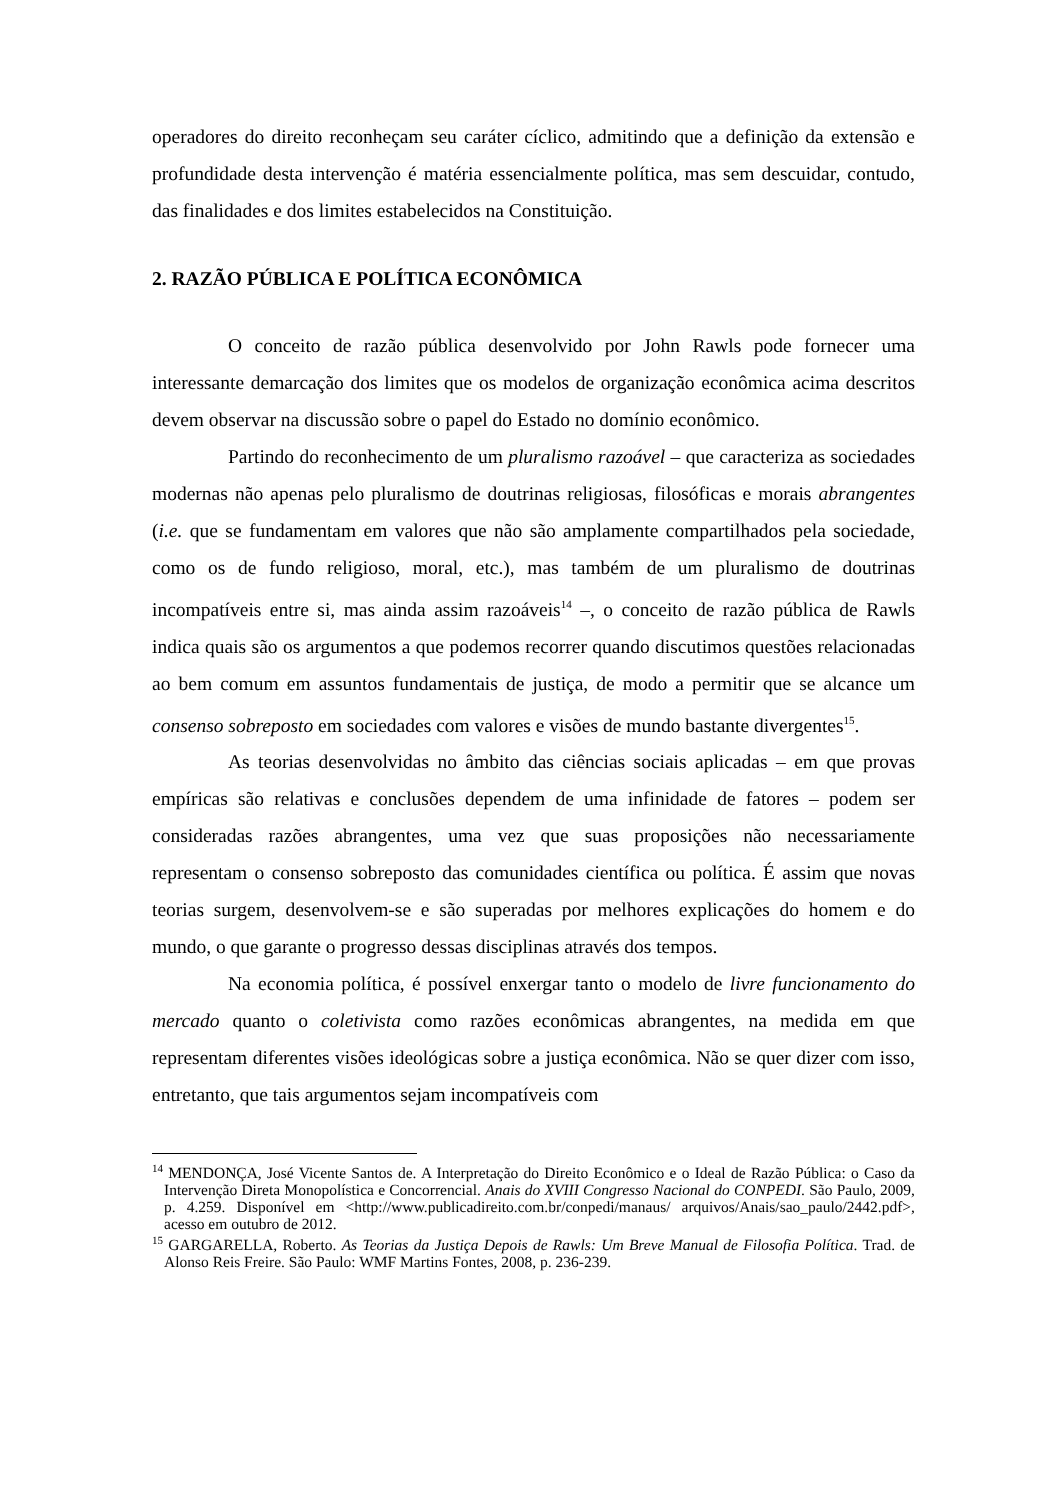operadores do direito reconheçam seu caráter cíclico, admitindo que a definição da extensão e profundidade desta intervenção é matéria essencialmente política, mas sem descuidar, contudo, das finalidades e dos limites estabelecidos na Constituição.
2. RAZÃO PÚBLICA E POLÍTICA ECONÔMICA
O conceito de razão pública desenvolvido por John Rawls pode fornecer uma interessante demarcação dos limites que os modelos de organização econômica acima descritos devem observar na discussão sobre o papel do Estado no domínio econômico.
Partindo do reconhecimento de um pluralismo razoável – que caracteriza as sociedades modernas não apenas pelo pluralismo de doutrinas religiosas, filosóficas e morais abrangentes (i.e. que se fundamentam em valores que não são amplamente compartilhados pela sociedade, como os de fundo religioso, moral, etc.), mas também de um pluralismo de doutrinas incompatíveis entre si, mas ainda assim razoáveis<sup>14</sup> –, o conceito de razão pública de Rawls indica quais são os argumentos a que podemos recorrer quando discutimos questões relacionadas ao bem comum em assuntos fundamentais de justiça, de modo a permitir que se alcance um consenso sobreposto em sociedades com valores e visões de mundo bastante divergentes<sup>15</sup>.
As teorias desenvolvidas no âmbito das ciências sociais aplicadas – em que provas empíricas são relativas e conclusões dependem de uma infinidade de fatores – podem ser consideradas razões abrangentes, uma vez que suas proposições não necessariamente representam o consenso sobreposto das comunidades científica ou política. É assim que novas teorias surgem, desenvolvem-se e são superadas por melhores explicações do homem e do mundo, o que garante o progresso dessas disciplinas através dos tempos.
Na economia política, é possível enxergar tanto o modelo de livre funcionamento do mercado quanto o coletivista como razões econômicas abrangentes, na medida em que representam diferentes visões ideológicas sobre a justiça econômica. Não se quer dizer com isso, entretanto, que tais argumentos sejam incompatíveis com
<sup>14</sup> MENDONÇA, José Vicente Santos de. A Interpretação do Direito Econômico e o Ideal de Razão Pública: o Caso da Intervenção Direta Monopolística e Concorrencial. Anais do XVIII Congresso Nacional do CONPEDI. São Paulo, 2009, p. 4.259. Disponível em <http://www.publicadireito.com.br/conpedi/manaus/ arquivos/Anais/sao_paulo/2442.pdf>, acesso em outubro de 2012.
<sup>15</sup> GARGARELLA, Roberto. As Teorias da Justiça Depois de Rawls: Um Breve Manual de Filosofia Política. Trad. de Alonso Reis Freire. São Paulo: WMF Martins Fontes, 2008, p. 236-239.